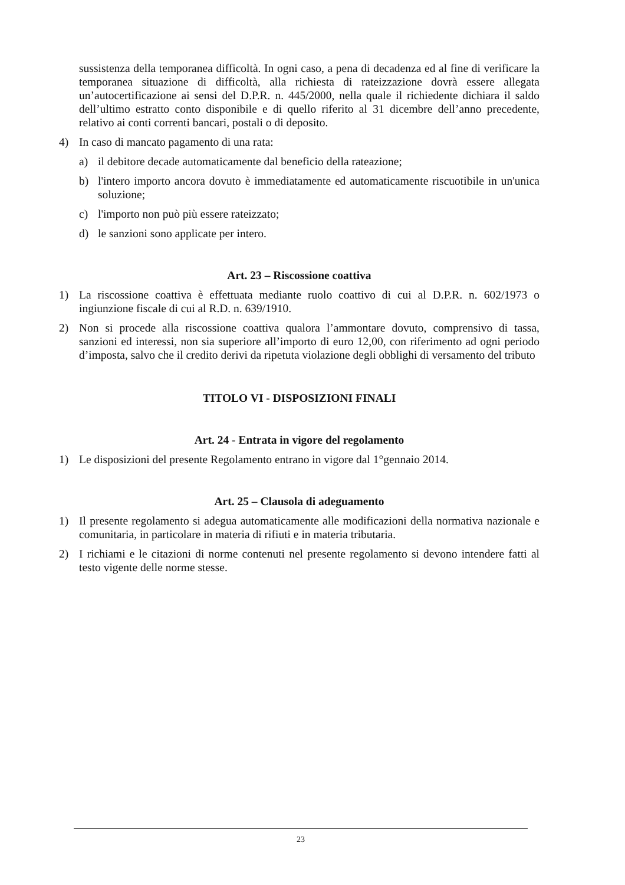sussistenza della temporanea difficoltà. In ogni caso, a pena di decadenza ed al fine di verificare la temporanea situazione di difficoltà, alla richiesta di rateizzazione dovrà essere allegata un’autocertificazione ai sensi del D.P.R. n. 445/2000, nella quale il richiedente dichiara il saldo dell’ultimo estratto conto disponibile e di quello riferito al 31 dicembre dell’anno precedente, relativo ai conti correnti bancari, postali o di deposito.
4) In caso di mancato pagamento di una rata:
a) il debitore decade automaticamente dal beneficio della rateazione;
b) l'intero importo ancora dovuto è immediatamente ed automaticamente riscuotibile in un'unica soluzione;
c) l'importo non può più essere rateizzato;
d) le sanzioni sono applicate per intero.
Art. 23 – Riscossione coattiva
1) La riscossione coattiva è effettuata mediante ruolo coattivo di cui al D.P.R. n. 602/1973 o ingiunzione fiscale di cui al R.D. n. 639/1910.
2) Non si procede alla riscossione coattiva qualora l’ammontare dovuto, comprensivo di tassa, sanzioni ed interessi, non sia superiore all’importo di euro 12,00, con riferimento ad ogni periodo d’imposta, salvo che il credito derivi da ripetuta violazione degli obblighi di versamento del tributo
TITOLO VI - DISPOSIZIONI FINALI
Art. 24 - Entrata in vigore del regolamento
1) Le disposizioni del presente Regolamento entrano in vigore dal 1°gennaio 2014.
Art. 25 – Clausola di adeguamento
1) Il presente regolamento si adegua automaticamente alle modificazioni della normativa nazionale e comunitaria, in particolare in materia di rifiuti e in materia tributaria.
2) I richiami e le citazioni di norme contenuti nel presente regolamento si devono intendere fatti al testo vigente delle norme stesse.
23